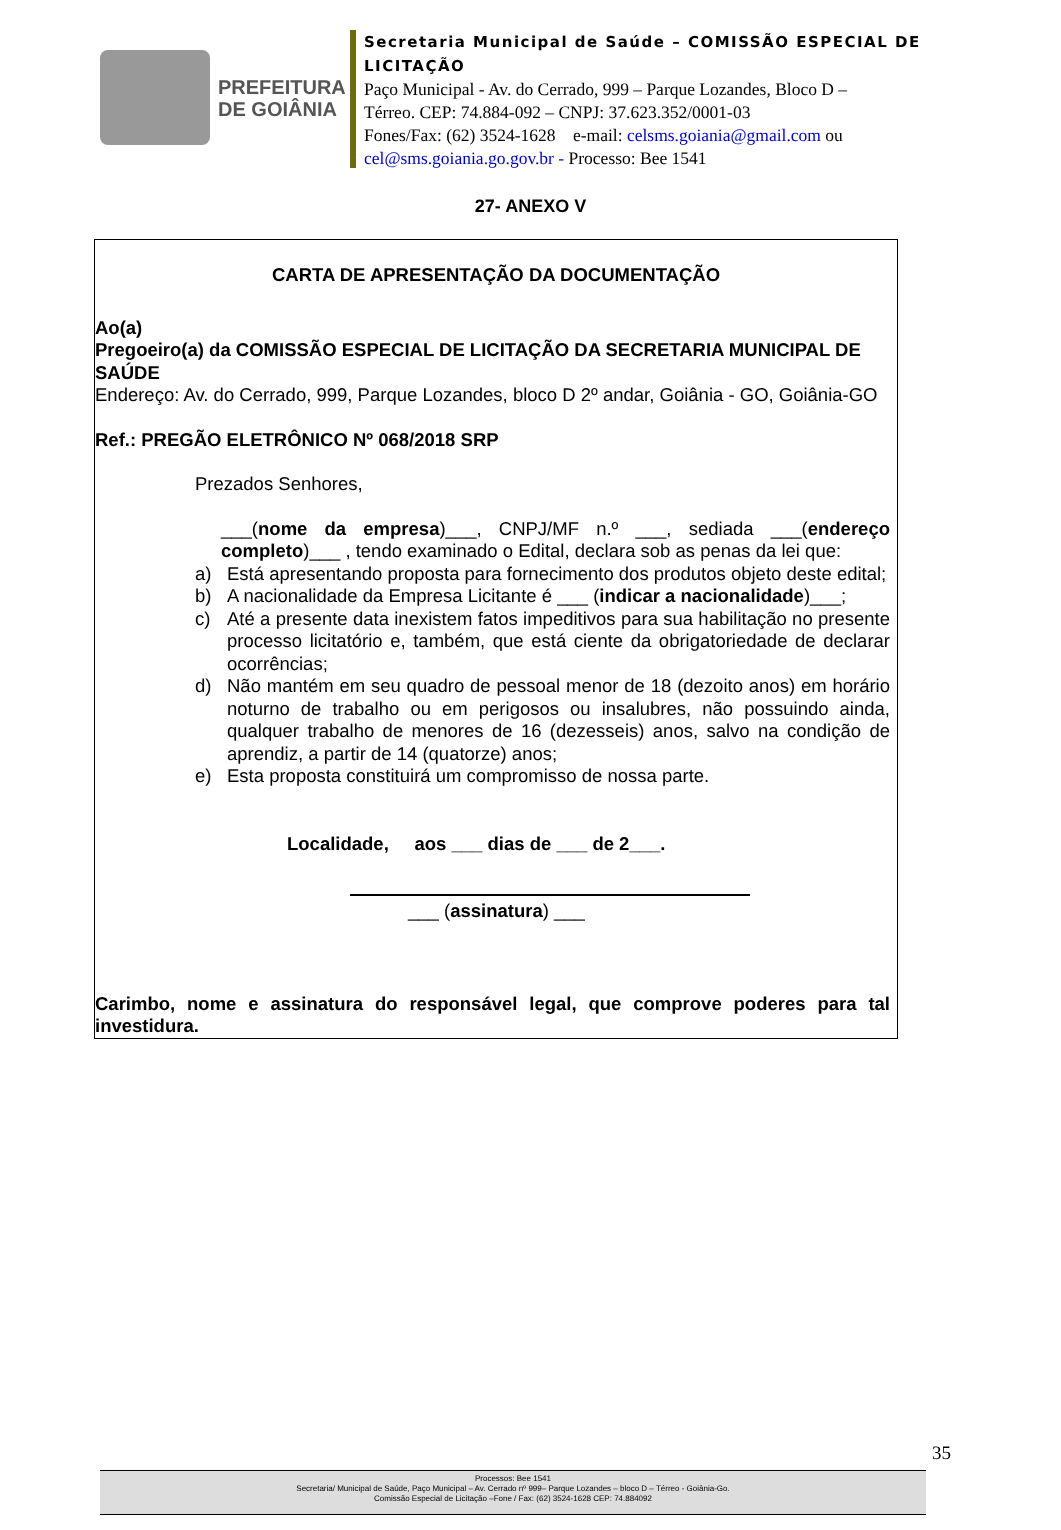PREFEITURA
DE GOIÂNIA
Secretaria Municipal de Saúde – COMISSÃO ESPECIAL DE
LICITAÇÃO
Paço Municipal - Av. do Cerrado, 999 – Parque Lozandes, Bloco D –
Térreo. CEP: 74.884-092 – CNPJ: 37.623.352/0001-03
Fones/Fax: (62) 3524-1628 e-mail: celsms.goiania@gmail.com ou
cel@sms.goiania.go.gov.br - Processo: Bee 1541
27- ANEXO V
CARTA DE APRESENTAÇÃO DA DOCUMENTAÇÃO
Ao(a)
Pregoeiro(a) da COMISSÃO ESPECIAL DE LICITAÇÃO DA SECRETARIA MUNICIPAL DE SAÚDE
Endereço: Av. do Cerrado, 999, Parque Lozandes, bloco D 2º andar, Goiânia - GO, Goiânia-GO
Ref.: PREGÃO ELETRÔNICO Nº 068/2018 SRP
Prezados Senhores,
___(nome da empresa)___, CNPJ/MF n.º ___, sediada ___(endereço completo)___ , tendo examinado o Edital, declara sob as penas da lei que:
a) Está apresentando proposta para fornecimento dos produtos objeto deste edital;
b) A nacionalidade da Empresa Licitante é ___ (indicar a nacionalidade)___;
c) Até a presente data inexistem fatos impeditivos para sua habilitação no presente processo licitatório e, também, que está ciente da obrigatoriedade de declarar ocorrências;
d) Não mantém em seu quadro de pessoal menor de 18 (dezoito anos) em horário noturno de trabalho ou em perigosos ou insalubres, não possuindo ainda, qualquer trabalho de menores de 16 (dezesseis) anos, salvo na condição de aprendiz, a partir de 14 (quatorze) anos;
e) Esta proposta constituirá um compromisso de nossa parte.
Localidade, aos ___ dias de ___ de 2___.
___ (assinatura) ___
Carimbo, nome e assinatura do responsável legal, que comprove poderes para tal investidura.
35
Processos: Bee 1541
Secretaria/ Municipal de Saúde, Paço Municipal – Av. Cerrado nº 999– Parque Lozandes – bloco D – Térreo - Goiânia-Go.
Comissão Especial de Licitação –Fone / Fax: (62) 3524-1628 CEP: 74.884092